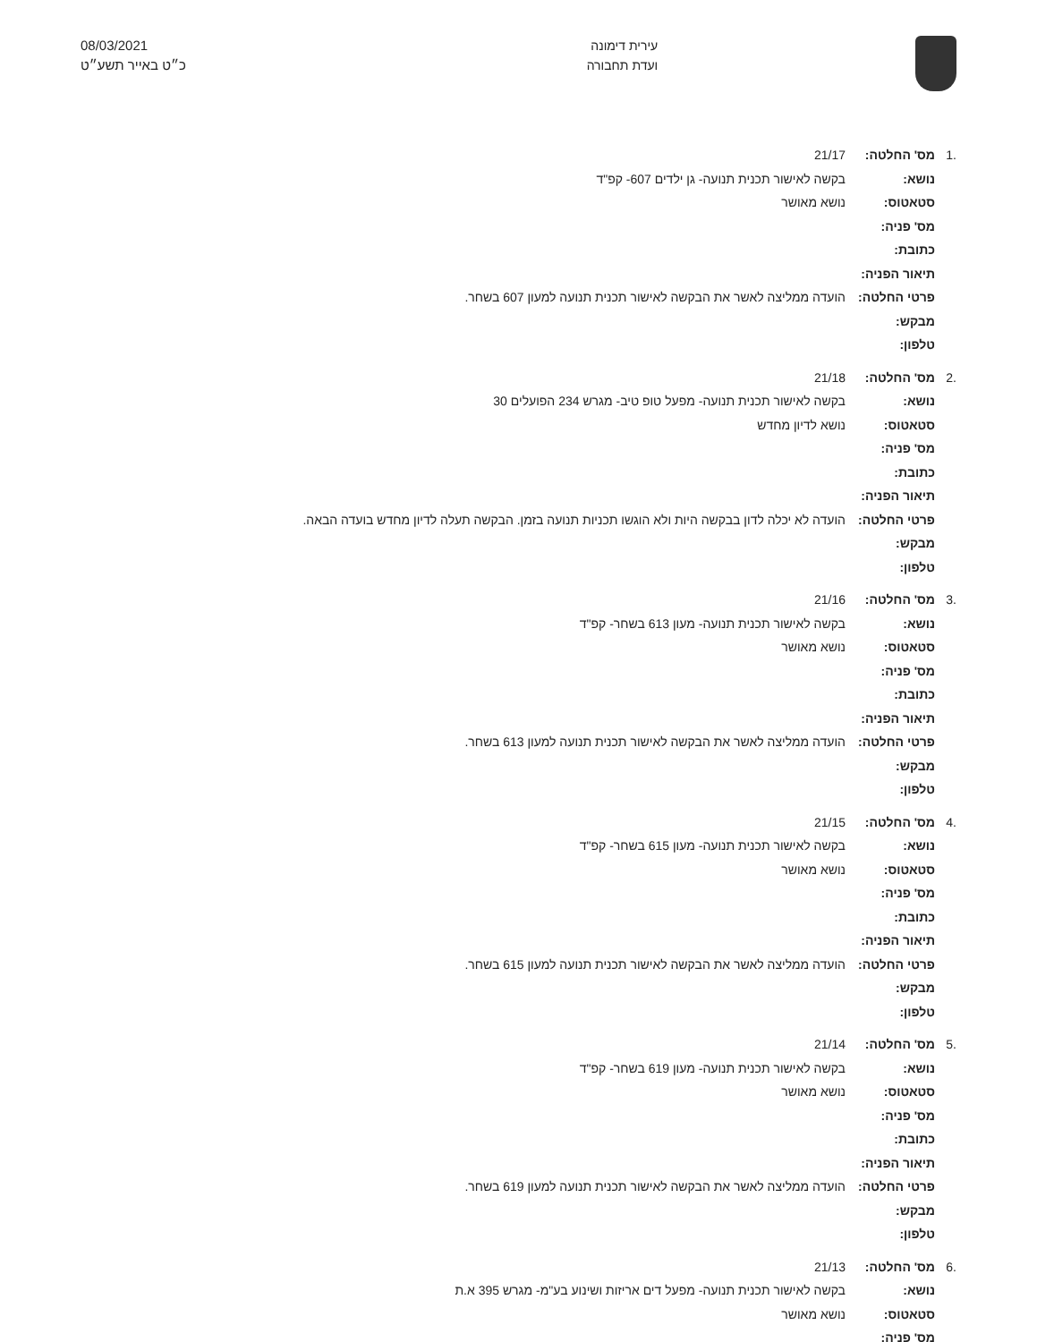עירית דימונה
ועדת תחבורה
08/03/2021
כ״ט באייר תשע״ט
.1 מס' החלטה: 21/17
נושא: בקשה לאישור תכנית תנועה- גן ילדים 607- קפ"ד
סטאטוס: נושא מאושר
מס' פניה:
כתובת:
תיאור הפניה:
פרטי החלטה: הועדה ממליצה לאשר את הבקשה לאישור תכנית תנועה למעון 607 בשחר.
מבקש:
טלפון:
.2 מס' החלטה: 21/18
נושא: בקשה לאישור תכנית תנועה- מפעל טופ טיב- מגרש 234 הפועלים 30
סטאטוס: נושא לדיון מחדש
מס' פניה:
כתובת:
תיאור הפניה:
פרטי החלטה: הועדה לא יכלה לדון בבקשה היות ולא הוגשו תכניות תנועה בזמן. הבקשה תעלה לדיון מחדש בועדה הבאה.
מבקש:
טלפון:
.3 מס' החלטה: 21/16
נושא: בקשה לאישור תכנית תנועה- מעון 613 בשחר- קפ"ד
סטאטוס: נושא מאושר
מס' פניה:
כתובת:
תיאור הפניה:
פרטי החלטה: הועדה ממליצה לאשר את הבקשה לאישור תכנית תנועה למעון 613 בשחר.
מבקש:
טלפון:
.4 מס' החלטה: 21/15
נושא: בקשה לאישור תכנית תנועה- מעון 615 בשחר- קפ"ד
סטאטוס: נושא מאושר
מס' פניה:
כתובת:
תיאור הפניה:
פרטי החלטה: הועדה ממליצה לאשר את הבקשה לאישור תכנית תנועה למעון 615 בשחר.
מבקש:
טלפון:
.5 מס' החלטה: 21/14
נושא: בקשה לאישור תכנית תנועה- מעון 619 בשחר- קפ"ד
סטאטוס: נושא מאושר
מס' פניה:
כתובת:
תיאור הפניה:
פרטי החלטה: הועדה ממליצה לאשר את הבקשה לאישור תכנית תנועה למעון 619 בשחר.
מבקש:
טלפון:
.6 מס' החלטה: 21/13
נושא: בקשה לאישור תכנית תנועה- מפעל דים אריזות ושינוע בע"מ- מגרש 395 א.ת
סטאטוס: נושא מאושר
מס' פניה: